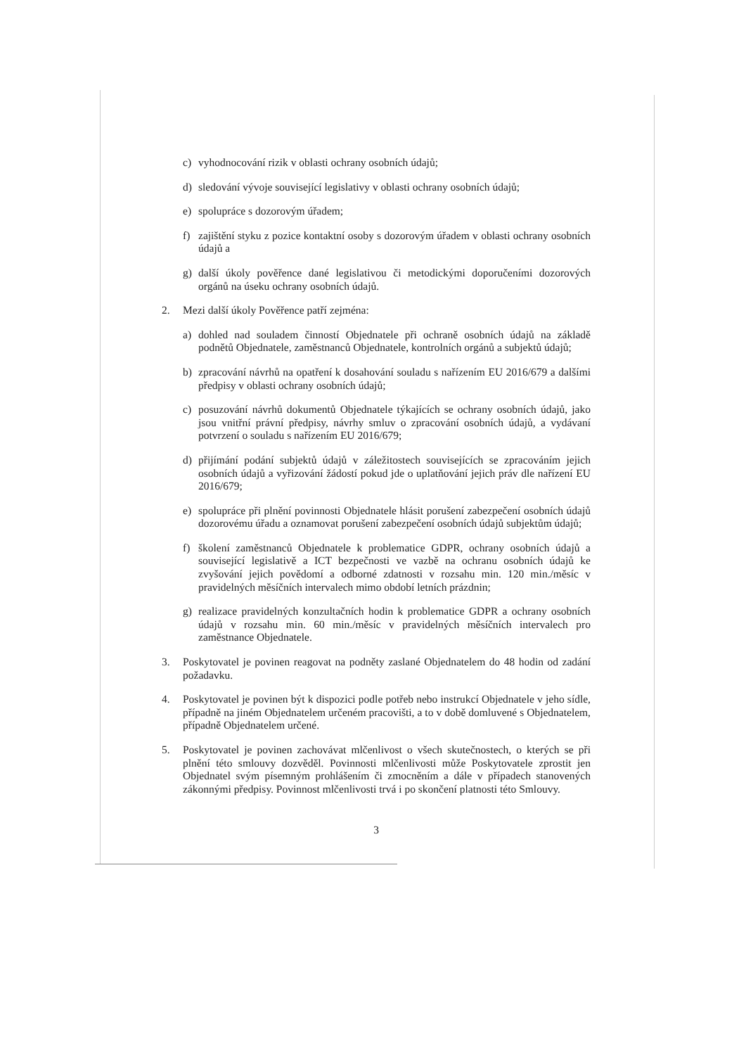c) vyhodnocování rizik v oblasti ochrany osobních údajů;
d) sledování vývoje související legislativy v oblasti ochrany osobních údajů;
e) spolupráce s dozorovým úřadem;
f) zajištění styku z pozice kontaktní osoby s dozorovým úřadem v oblasti ochrany osobních údajů a
g) další úkoly pověřence dané legislativou či metodickými doporučeními dozorových orgánů na úseku ochrany osobních údajů.
2. Mezi další úkoly Pověřence patří zejména:
a) dohled nad souladem činností Objednatele při ochraně osobních údajů na základě podnětů Objednatele, zaměstnanců Objednatele, kontrolních orgánů a subjektů údajů;
b) zpracování návrhů na opatření k dosahování souladu s nařízením EU 2016/679 a dalšími předpisy v oblasti ochrany osobních údajů;
c) posuzování návrhů dokumentů Objednatele týkajících se ochrany osobních údajů, jako jsou vnitřní právní předpisy, návrhy smluv o zpracování osobních údajů, a vydávaní potvrzení o souladu s nařízením EU 2016/679;
d) přijímání podání subjektů údajů v záležitostech souvisejících se zpracováním jejich osobních údajů a vyřizování žádostí pokud jde o uplatňování jejich práv dle nařízení EU 2016/679;
e) spolupráce při plnění povinnosti Objednatele hlásit porušení zabezpečení osobních údajů dozorovému úřadu a oznamovat porušení zabezpečení osobních údajů subjektům údajů;
f) školení zaměstnanců Objednatele k problematice GDPR, ochrany osobních údajů a související legislativě a ICT bezpečnosti ve vazbě na ochranu osobních údajů ke zvyšování jejich povědomí a odborné zdatnosti v rozsahu min. 120 min./měsíc v pravidelných měsíčních intervalech mimo období letních prázdnin;
g) realizace pravidelných konzultačních hodin k problematice GDPR a ochrany osobních údajů v rozsahu min. 60 min./měsíc v pravidelných měsíčních intervalech pro zaměstnance Objednatele.
3. Poskytovatel je povinen reagovat na podněty zaslané Objednatelem do 48 hodin od zadání požadavku.
4. Poskytovatel je povinen být k dispozici podle potřeb nebo instrukcí Objednatele v jeho sídle, případně na jiném Objednatelem určeném pracovišti, a to v době domluvené s Objednatelem, případně Objednatelem určené.
5. Poskytovatel je povinen zachovávat mlčenlivost o všech skutečnostech, o kterých se při plnění této smlouvy dozvěděl. Povinnosti mlčenlivosti může Poskytovatele zprostit jen Objednatel svým písemným prohlášením či zmocněním a dále v případech stanovených zákonnými předpisy. Povinnost mlčenlivosti trvá i po skončení platnosti této Smlouvy.
3